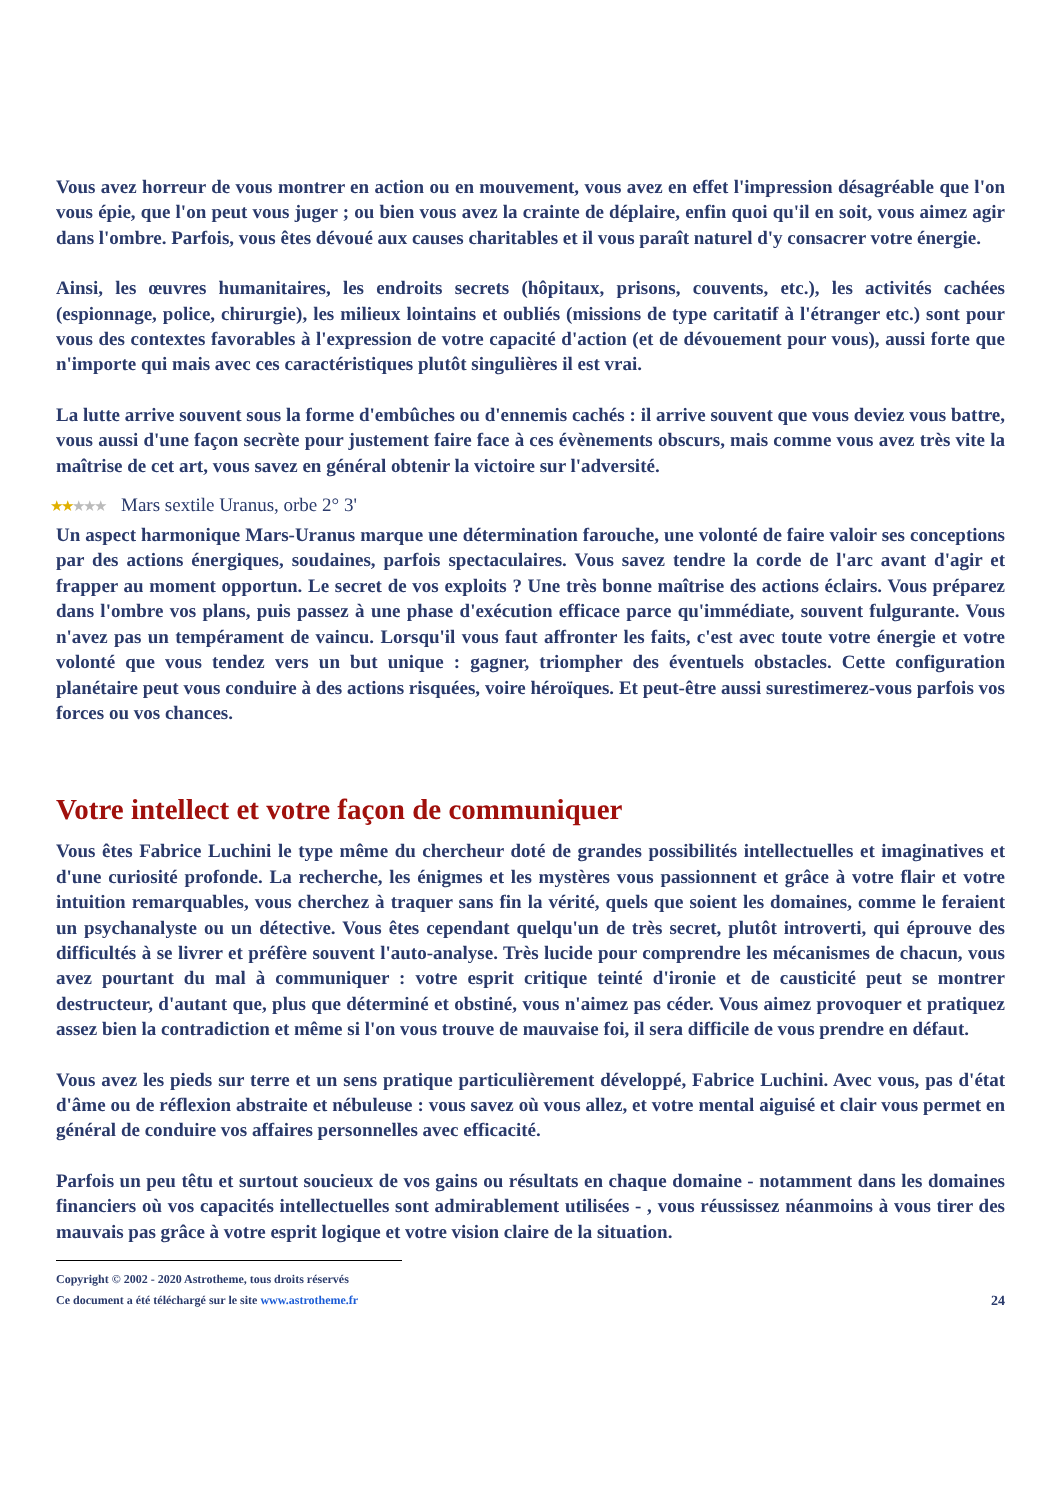Vous avez horreur de vous montrer en action ou en mouvement, vous avez en effet l'impression désagréable que l'on vous épie, que l'on peut vous juger ; ou bien vous avez la crainte de déplaire, enfin quoi qu'il en soit, vous aimez agir dans l'ombre. Parfois, vous êtes dévoué aux causes charitables et il vous paraît naturel d'y consacrer votre énergie.
Ainsi, les œuvres humanitaires, les endroits secrets (hôpitaux, prisons, couvents, etc.), les activités cachées (espionnage, police, chirurgie), les milieux lointains et oubliés (missions de type caritatif à l'étranger etc.) sont pour vous des contextes favorables à l'expression de votre capacité d'action (et de dévouement pour vous), aussi forte que n'importe qui mais avec ces caractéristiques plutôt singulières il est vrai.
La lutte arrive souvent sous la forme d'embûches ou d'ennemis cachés : il arrive souvent que vous deviez vous battre, vous aussi d'une façon secrète pour justement faire face à ces évènements obscurs, mais comme vous avez très vite la maîtrise de cet art, vous savez en général obtenir la victoire sur l'adversité.
★★★★★ Mars sextile Uranus, orbe 2° 3'
Un aspect harmonique Mars-Uranus marque une détermination farouche, une volonté de faire valoir ses conceptions par des actions énergiques, soudaines, parfois spectaculaires. Vous savez tendre la corde de l'arc avant d'agir et frapper au moment opportun. Le secret de vos exploits ? Une très bonne maîtrise des actions éclairs. Vous préparez dans l'ombre vos plans, puis passez à une phase d'exécution efficace parce qu'immédiate, souvent fulgurante. Vous n'avez pas un tempérament de vaincu. Lorsqu'il vous faut affronter les faits, c'est avec toute votre énergie et votre volonté que vous tendez vers un but unique : gagner, triompher des éventuels obstacles. Cette configuration planétaire peut vous conduire à des actions risquées, voire héroïques. Et peut-être aussi surestimerez-vous parfois vos forces ou vos chances.
Votre intellect et votre façon de communiquer
Vous êtes Fabrice Luchini le type même du chercheur doté de grandes possibilités intellectuelles et imaginatives et d'une curiosité profonde. La recherche, les énigmes et les mystères vous passionnent et grâce à votre flair et votre intuition remarquables, vous cherchez à traquer sans fin la vérité, quels que soient les domaines, comme le feraient un psychanalyste ou un détective. Vous êtes cependant quelqu'un de très secret, plutôt introverti, qui éprouve des difficultés à se livrer et préfère souvent l'auto-analyse. Très lucide pour comprendre les mécanismes de chacun, vous avez pourtant du mal à communiquer : votre esprit critique teinté d'ironie et de causticité peut se montrer destructeur, d'autant que, plus que déterminé et obstiné, vous n'aimez pas céder. Vous aimez provoquer et pratiquez assez bien la contradiction et même si l'on vous trouve de mauvaise foi, il sera difficile de vous prendre en défaut.
Vous avez les pieds sur terre et un sens pratique particulièrement développé, Fabrice Luchini. Avec vous, pas d'état d'âme ou de réflexion abstraite et nébuleuse : vous savez où vous allez, et votre mental aiguisé et clair vous permet en général de conduire vos affaires personnelles avec efficacité.
Parfois un peu têtu et surtout soucieux de vos gains ou résultats en chaque domaine - notamment dans les domaines financiers où vos capacités intellectuelles sont admirablement utilisées - , vous réussissez néanmoins à vous tirer des mauvais pas grâce à votre esprit logique et votre vision claire de la situation.
Copyright © 2002 - 2020 Astrotheme, tous droits réservés
Ce document a été téléchargé sur le site www.astrotheme.fr
24